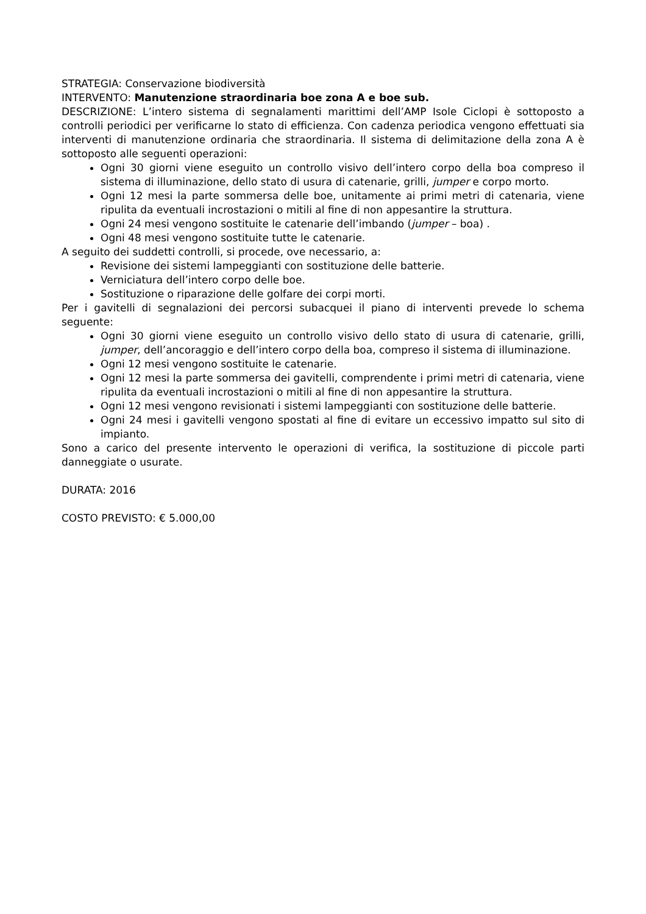STRATEGIA: Conservazione biodiversità
INTERVENTO: Manutenzione straordinaria boe zona A e boe sub.
DESCRIZIONE: L’intero sistema di segnalamenti marittimi dell’AMP Isole Ciclopi è sottoposto a controlli periodici per verificarne lo stato di efficienza. Con cadenza periodica vengono effettuati sia interventi di manutenzione ordinaria che straordinaria. Il sistema di delimitazione della zona A è sottoposto alle seguenti operazioni:
Ogni 30 giorni viene eseguito un controllo visivo dell’intero corpo della boa compreso il sistema di illuminazione, dello stato di usura di catenarie, grilli, jumper e corpo morto.
Ogni 12 mesi la parte sommersa delle boe, unitamente ai primi metri di catenaria, viene ripulita da eventuali incrostazioni o mitili al fine di non appesantire la struttura.
Ogni 24 mesi vengono sostituite le catenarie dell’imbando (jumper – boa) .
Ogni 48 mesi vengono sostituite tutte le catenarie.
A seguito dei suddetti controlli, si procede, ove necessario, a:
Revisione dei sistemi lampeggianti con sostituzione delle batterie.
Verniciatura dell’intero corpo delle boe.
Sostituzione o riparazione delle golfare dei corpi morti.
Per i gavitelli di segnalazioni dei percorsi subacquei il piano di interventi prevede lo schema seguente:
Ogni 30 giorni viene eseguito un controllo visivo dello stato di usura di catenarie, grilli, jumper, dell’ancoraggio e dell’intero corpo della boa, compreso il sistema di illuminazione.
Ogni 12 mesi vengono sostituite le catenarie.
Ogni 12 mesi la parte sommersa dei gavitelli, comprendente i primi metri di catenaria, viene ripulita da eventuali incrostazioni o mitili al fine di non appesantire la struttura.
Ogni 12 mesi vengono revisionati i sistemi lampeggianti con sostituzione delle batterie.
Ogni 24 mesi i gavitelli vengono spostati al fine di evitare un eccessivo impatto sul sito di impianto.
Sono a carico del presente intervento le operazioni di verifica, la sostituzione di piccole parti danneggiate o usurate.
DURATA: 2016
COSTO PREVISTO: € 5.000,00